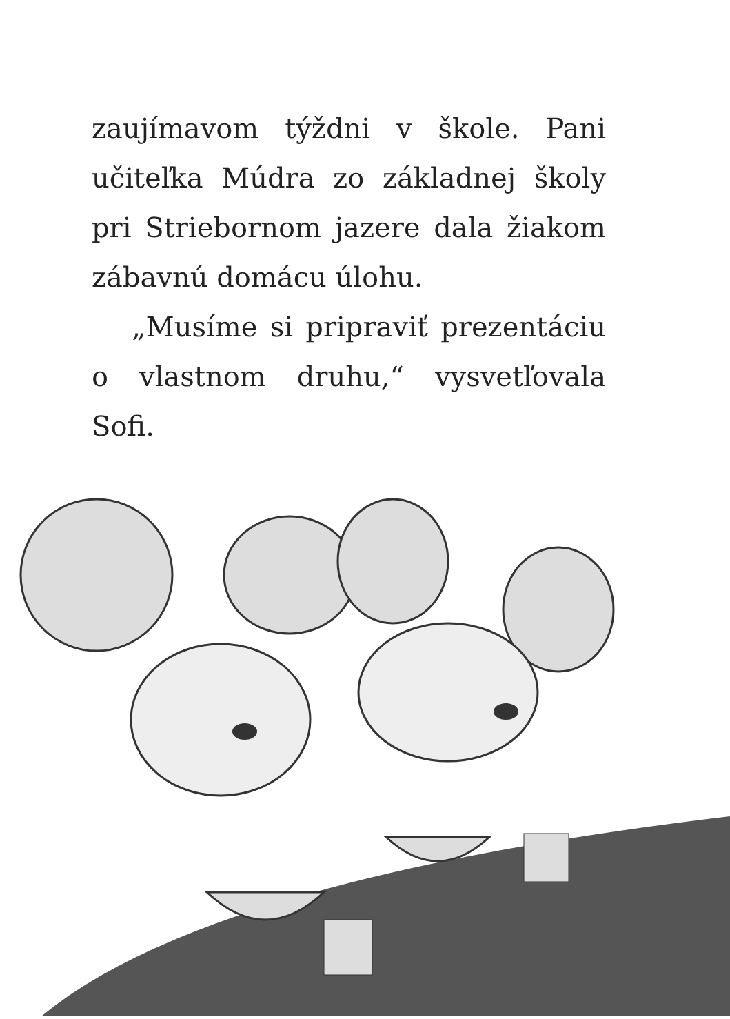zaujímavom týždni v škole. Pani učiteľka Múdra zo základnej školy pri Striebornom jazere dala žiakom zábavnú domácu úlohu.
„Musíme si pripraviť prezentáciu o vlastnom druhu,“ vysvetľovala Sofi.